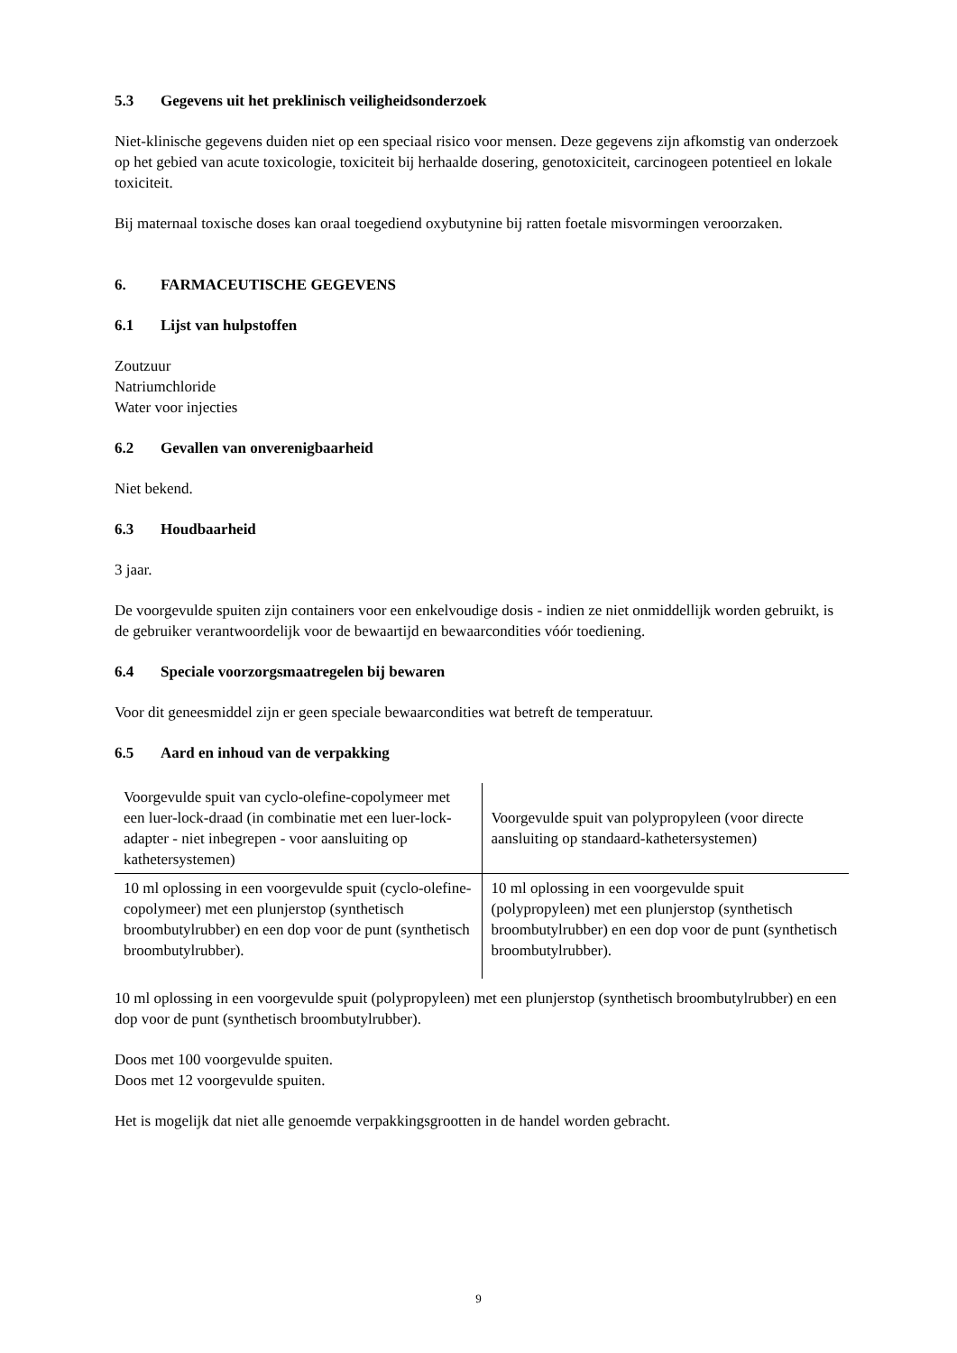5.3 Gegevens uit het preklinisch veiligheidsonderzoek
Niet-klinische gegevens duiden niet op een speciaal risico voor mensen. Deze gegevens zijn afkomstig van onderzoek op het gebied van acute toxicologie, toxiciteit bij herhaalde dosering, genotoxiciteit, carcinogeen potentieel en lokale toxiciteit.
Bij maternaal toxische doses kan oraal toegediend oxybutynine bij ratten foetale misvormingen veroorzaken.
6. FARMACEUTISCHE GEGEVENS
6.1 Lijst van hulpstoffen
Zoutzuur
Natriumchloride
Water voor injecties
6.2 Gevallen van onverenigbaarheid
Niet bekend.
6.3 Houdbaarheid
3 jaar.
De voorgevulde spuiten zijn containers voor een enkelvoudige dosis - indien ze niet onmiddellijk worden gebruikt, is de gebruiker verantwoordelijk voor de bewaartijd en bewaarcondities vóór toediening.
6.4 Speciale voorzorgsmaatregelen bij bewaren
Voor dit geneesmiddel zijn er geen speciale bewaarcondities wat betreft de temperatuur.
6.5 Aard en inhoud van de verpakking
| Voorgevulde spuit van cyclo-olefine-copolymeer met een luer-lock-draad (in combinatie met een luer-lock-adapter - niet inbegrepen - voor aansluiting op kathetersystemen) | Voorgevulde spuit van polypropyleen (voor directe aansluiting op standaard-kathetersystemen) |
| 10 ml oplossing in een voorgevulde spuit (cyclo-olefine-copolymeer) met een plunjerstop (synthetisch broombutylrubber) en een dop voor de punt (synthetisch broombutylrubber). | 10 ml oplossing in een voorgevulde spuit (polypropyleen) met een plunjerstop (synthetisch broombutylrubber) en een dop voor de punt (synthetisch broombutylrubber). |
10 ml oplossing in een voorgevulde spuit (polypropyleen) met een plunjerstop (synthetisch broombutylrubber) en een dop voor de punt (synthetisch broombutylrubber).
Doos met 100 voorgevulde spuiten.
Doos met 12 voorgevulde spuiten.
Het is mogelijk dat niet alle genoemde verpakkingsgrootten in de handel worden gebracht.
9